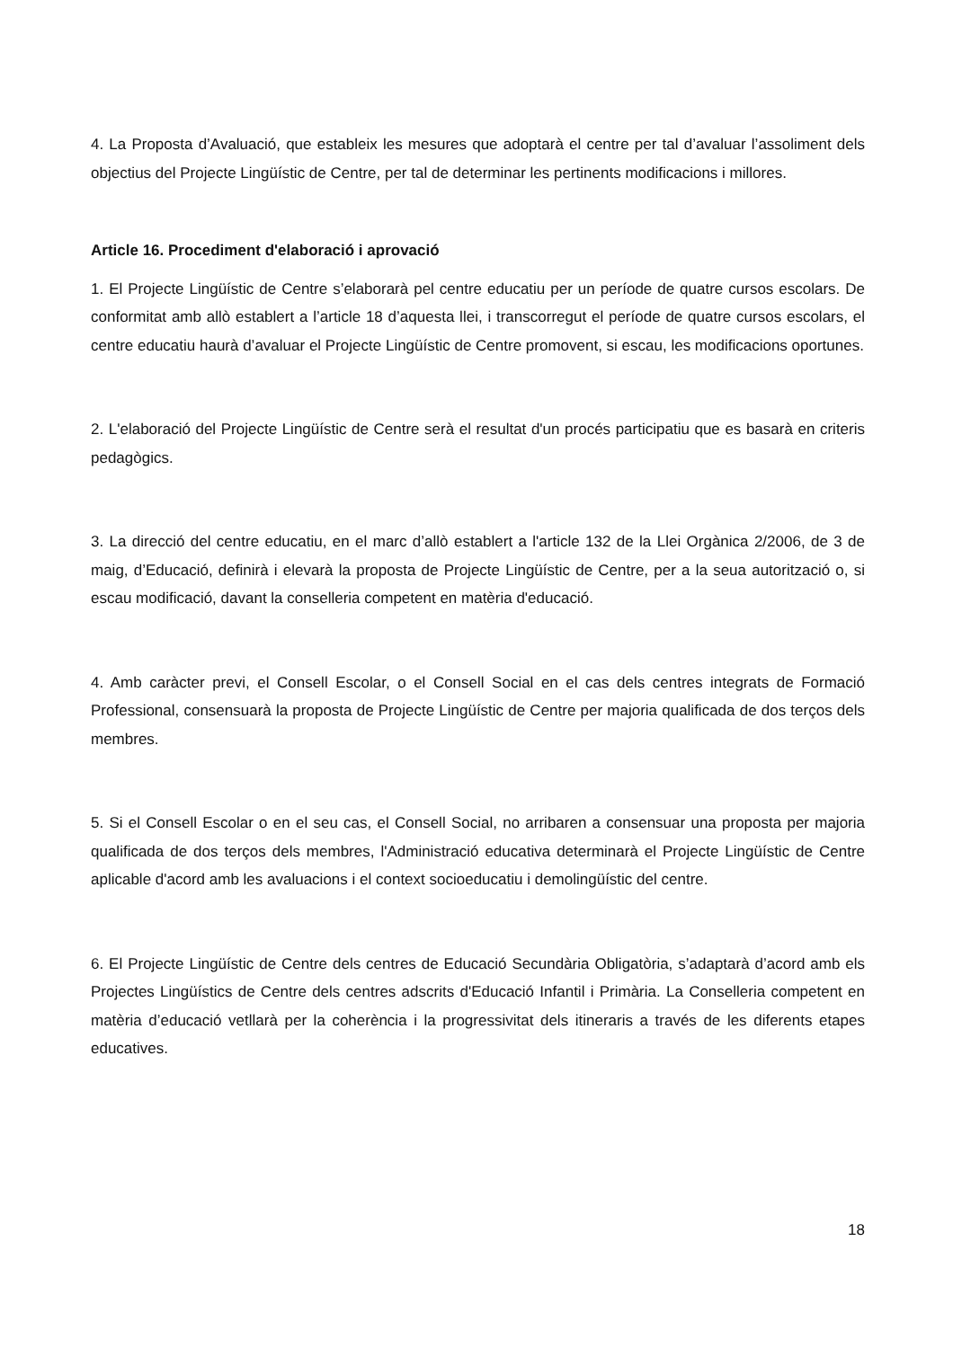4. La Proposta d’Avaluació, que estableix les mesures que adoptarà el centre per tal d’avaluar l’assoliment dels objectius del Projecte Lingüístic de Centre, per tal de determinar les pertinents modificacions i millores.
Article 16. Procediment d'elaboració i aprovació
1. El Projecte Lingüístic de Centre s’elaborarà pel centre educatiu per un període de quatre cursos escolars. De conformitat amb allò establert a l’article 18 d’aquesta llei, i transcorregut el període de quatre cursos escolars, el centre educatiu haurà d’avaluar el Projecte Lingüístic de Centre promovent, si escau, les modificacions oportunes.
2. L'elaboració del Projecte Lingüístic de Centre serà el resultat d'un procés participatiu que es basarà en criteris pedagògics.
3. La direcció del centre educatiu, en el marc d’allò establert a l'article 132 de la Llei Orgànica 2/2006, de 3 de maig, d’Educació, definirà i elevarà la proposta de Projecte Lingüístic de Centre, per a la seua autorització o, si escau modificació, davant la conselleria competent en matèria d'educació.
4. Amb caràcter previ, el Consell Escolar, o el Consell Social en el cas dels centres integrats de Formació Professional, consensuarà la proposta de Projecte Lingüístic de Centre per majoria qualificada de dos terços dels membres.
5. Si el Consell Escolar o en el seu cas, el Consell Social, no arribaren a consensuar una proposta per majoria qualificada de dos terços dels membres, l'Administració educativa determinarà el Projecte Lingüístic de Centre aplicable d'acord amb les avaluacions i el context socioeducatiu i demolingüístic del centre.
6. El Projecte Lingüístic de Centre dels centres de Educació Secundària Obligatòria, s’adaptarà d’acord amb els Projectes Lingüístics de Centre dels centres adscrits d'Educació Infantil i Primària. La Conselleria competent en matèria d’educació vetllarà per la coherència i la progressivitat dels itineraris a través de les diferents etapes educatives.
18